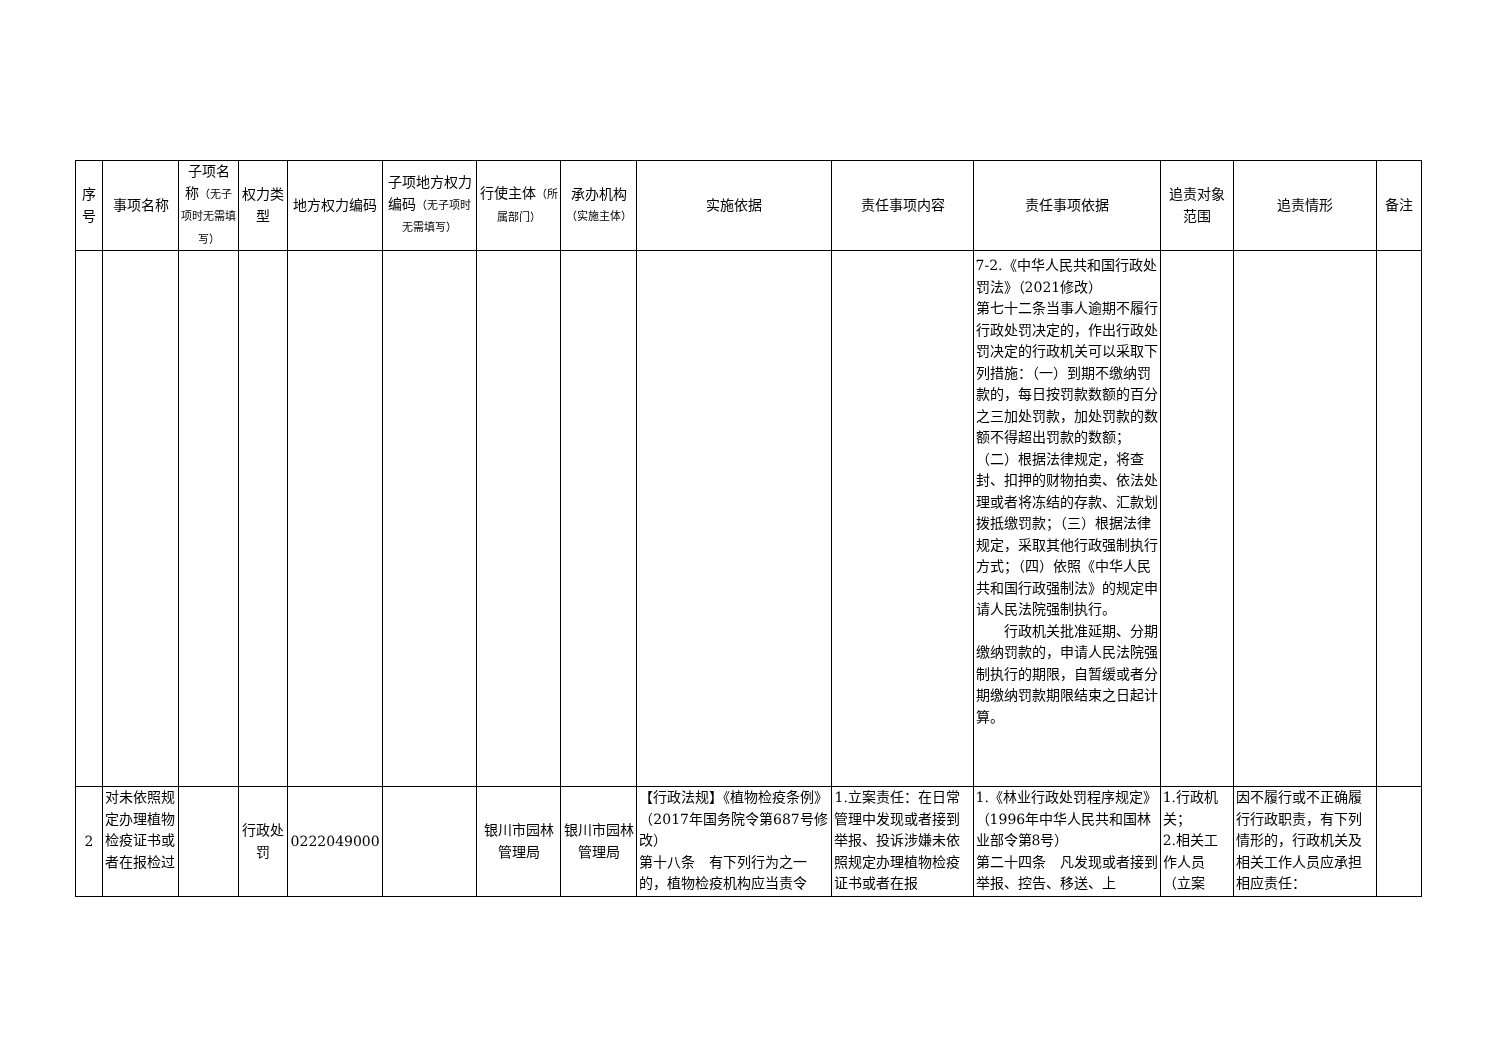| 序号 | 事项名称 | 子项名称 （无子项时无需填写） | 权力类型 | 地方权力编码 | 子项地方权力编码 （无子项时无需填写） | 行使主体 （所属部门） | 承办机构 （实施主体） | 实施依据 | 责任事项内容 | 责任事项依据 | 追责对象范围 | 追责情形 | 备注 |
| --- | --- | --- | --- | --- | --- | --- | --- | --- | --- | --- | --- | --- | --- |
| | | | | | | | | | | 7-2.《中华人民共和国行政处罚法》（2021修改） 第七十二条当事人逾期不履行行政处罚决定的，作出行政处罚决定的行政机关可以采取下列措施：（一）到期不缴纳罚款的，每日按罚款数额的百分之三加处罚款，加处罚款的数额不得超出罚款的数额； （二）根据法律规定，将查封、扣押的财物拍卖、依法处理或者将冻结的存款、汇款划拨抵缴罚款；（三）根据法律规定，采取其他行政强制执行方式；（四）依照《中华人民共和国行政强制法》的规定申请人民法院强制执行。 行政机关批准延期、分期缴纳罚款的，申请人民法院强制执行的期限，自暂缓或者分期缴纳罚款期限结束之日起计算。 | | | |
| 2 | 对未依照规定办理植物检疫证书或者在报检过 | | 行政处罚 | 0222049000 | | 银川市园林管理局 | 银川市园林管理局 | 【行政法规】《植物检疫条例》（2017年国务院令第687号修改） 第十八条 有下列行为之一的，植物检疫机构应当责令 | 1.立案责任：在日常管理中发现或者接到举报、投诉涉嫌未依照规定办理植物检疫证书或者在报 | 1.《林业行政处罚程序规定》（1996年中华人民共和国林业部令第8号） 第二十四条 凡发现或者接到举报、控告、移送、上 | 1.行政机关； 2.相关工作人员（立案 | 因不履行或不正确履行行政职责，有下列情形的，行政机关及相关工作人员应承担相应责任： | |